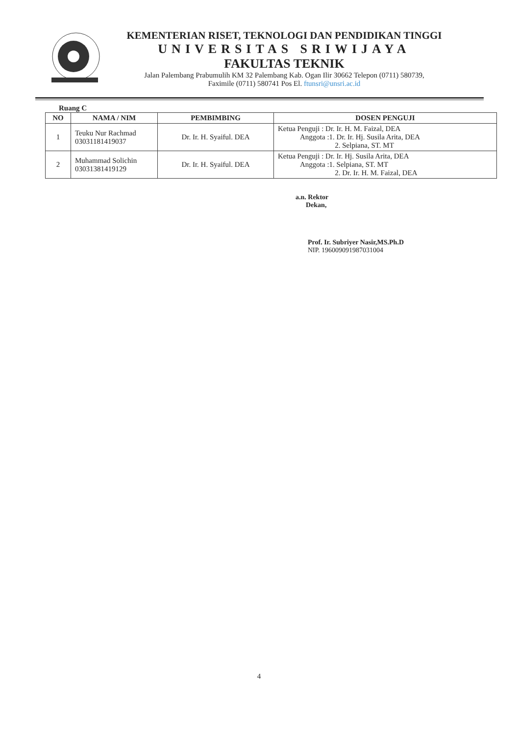KEMENTERIAN RISET, TEKNOLOGI DAN PENDIDIKAN TINGGI
UNIVERSITAS SRIWIJAYA
FAKULTAS TEKNIK
Jalan Palembang Prabumulih KM 32 Palembang Kab. Ogan Ilir 30662 Telepon (0711) 580739,
Faximile (0711) 580741 Pos El. ftunsri@unsri.ac.id
Ruang C
| NO | NAMA / NIM | PEMBIMBING | DOSEN PENGUJI |
| --- | --- | --- | --- |
| 1 | Teuku Nur Rachmad 03031181419037 | Dr. Ir. H. Syaiful. DEA | Ketua Penguji : Dr. Ir. H. M. Faizal, DEA Anggota :1. Dr. Ir. Hj. Susila Arita, DEA 2. Selpiana, ST. MT |
| 2 | Muhammad Solichin 03031381419129 | Dr. Ir. H. Syaiful. DEA | Ketua Penguji : Dr. Ir. Hj. Susila Arita, DEA Anggota :1. Selpiana, ST. MT 2. Dr. Ir. H. M. Faizal, DEA |
a.n. Rektor
Dekan,
Prof. Ir. Subriyer Nasir,MS.Ph.D
NIP. 196009091987031004
4